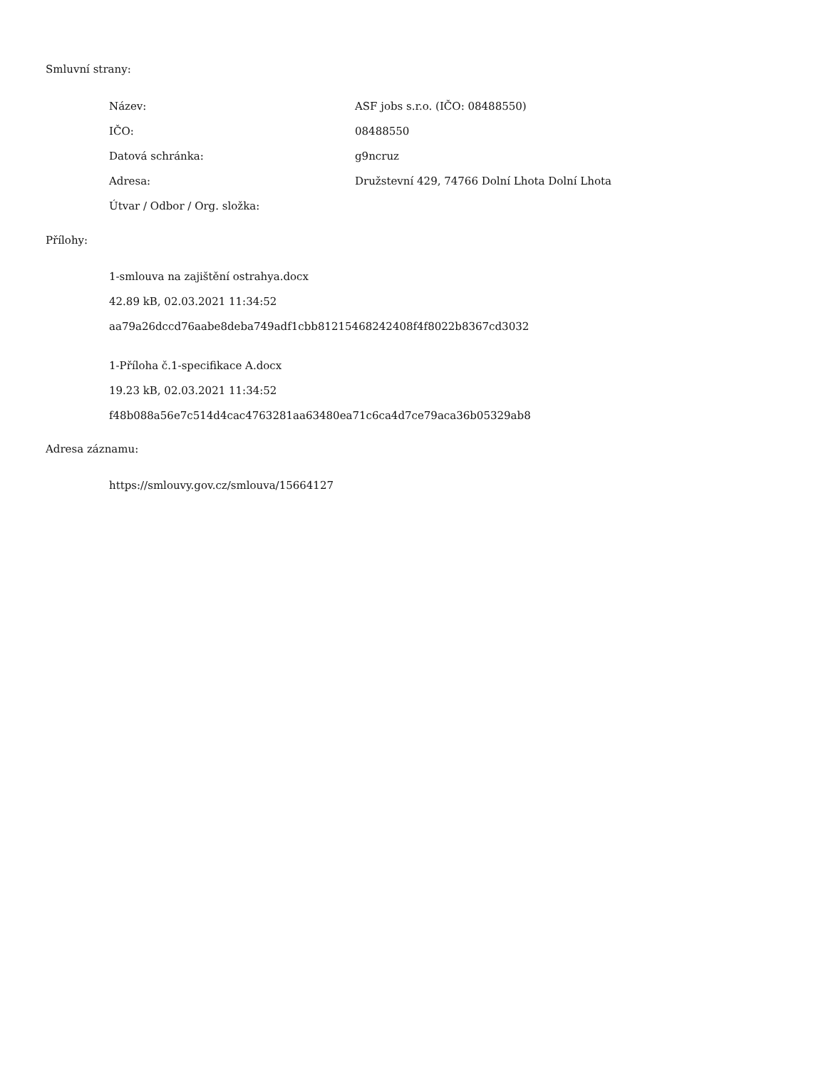Smluvní strany:
| Název: | ASF jobs s.r.o. (IČO: 08488550) |
| IČO: | 08488550 |
| Datová schránka: | g9ncruz |
| Adresa: | Družstevní 429, 74766 Dolní Lhota Dolní Lhota |
| Útvar / Odbor / Org. složka: | |
Přílohy:
1-smlouva na zajištění ostrahya.docx
42.89 kB, 02.03.2021 11:34:52
aa79a26dccd76aabe8deba749adf1cbb81215468242408f4f8022b8367cd3032
1-Příloha č.1-specifikace A.docx
19.23 kB, 02.03.2021 11:34:52
f48b088a56e7c514d4cac4763281aa63480ea71c6ca4d7ce79aca36b05329ab8
Adresa záznamu:
https://smlouvy.gov.cz/smlouva/15664127